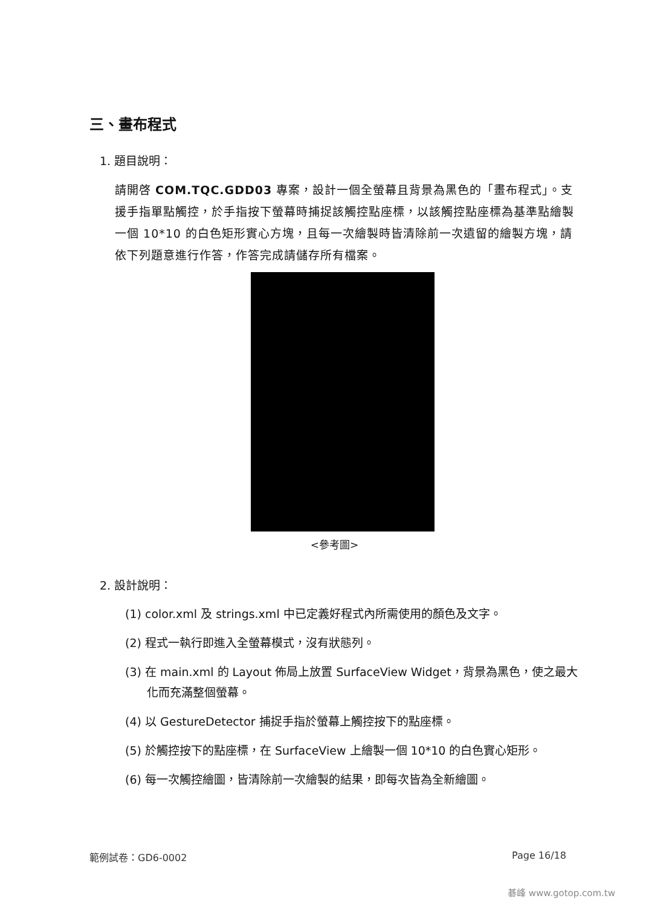三、畫布程式
1. 題目說明：
請開啓 COM.TQC.GDD03 專案，設計一個全螢幕且背景為黑色的「畫布程式」。支援手指單點觸控，於手指按下螢幕時捕捉該觸控點座標，以該觸控點座標為基準點繪製一個 10*10 的白色矩形實心方塊，且每一次繪製時皆清除前一次遺留的繪製方塊，請依下列題意進行作答，作答完成請儲存所有檔案。
<參考圖>
2. 設計說明：
(1) color.xml 及 strings.xml 中已定義好程式內所需使用的顏色及文字。
(2) 程式一執行即進入全螢幕模式，沒有狀態列。
(3) 在 main.xml 的 Layout 佈局上放置 SurfaceView Widget，背景為黑色，使之最大化而充滿整個螢幕。
(4) 以 GestureDetector 捕捉手指於螢幕上觸控按下的點座標。
(5) 於觸控按下的點座標，在 SurfaceView 上繪製一個 10*10 的白色實心矩形。
(6) 每一次觸控繪圖，皆清除前一次繪製的結果，即每次皆為全新繪圖。
範例試卷：GD6-0002 Page 16/18
碁峰 www.gotop.com.tw